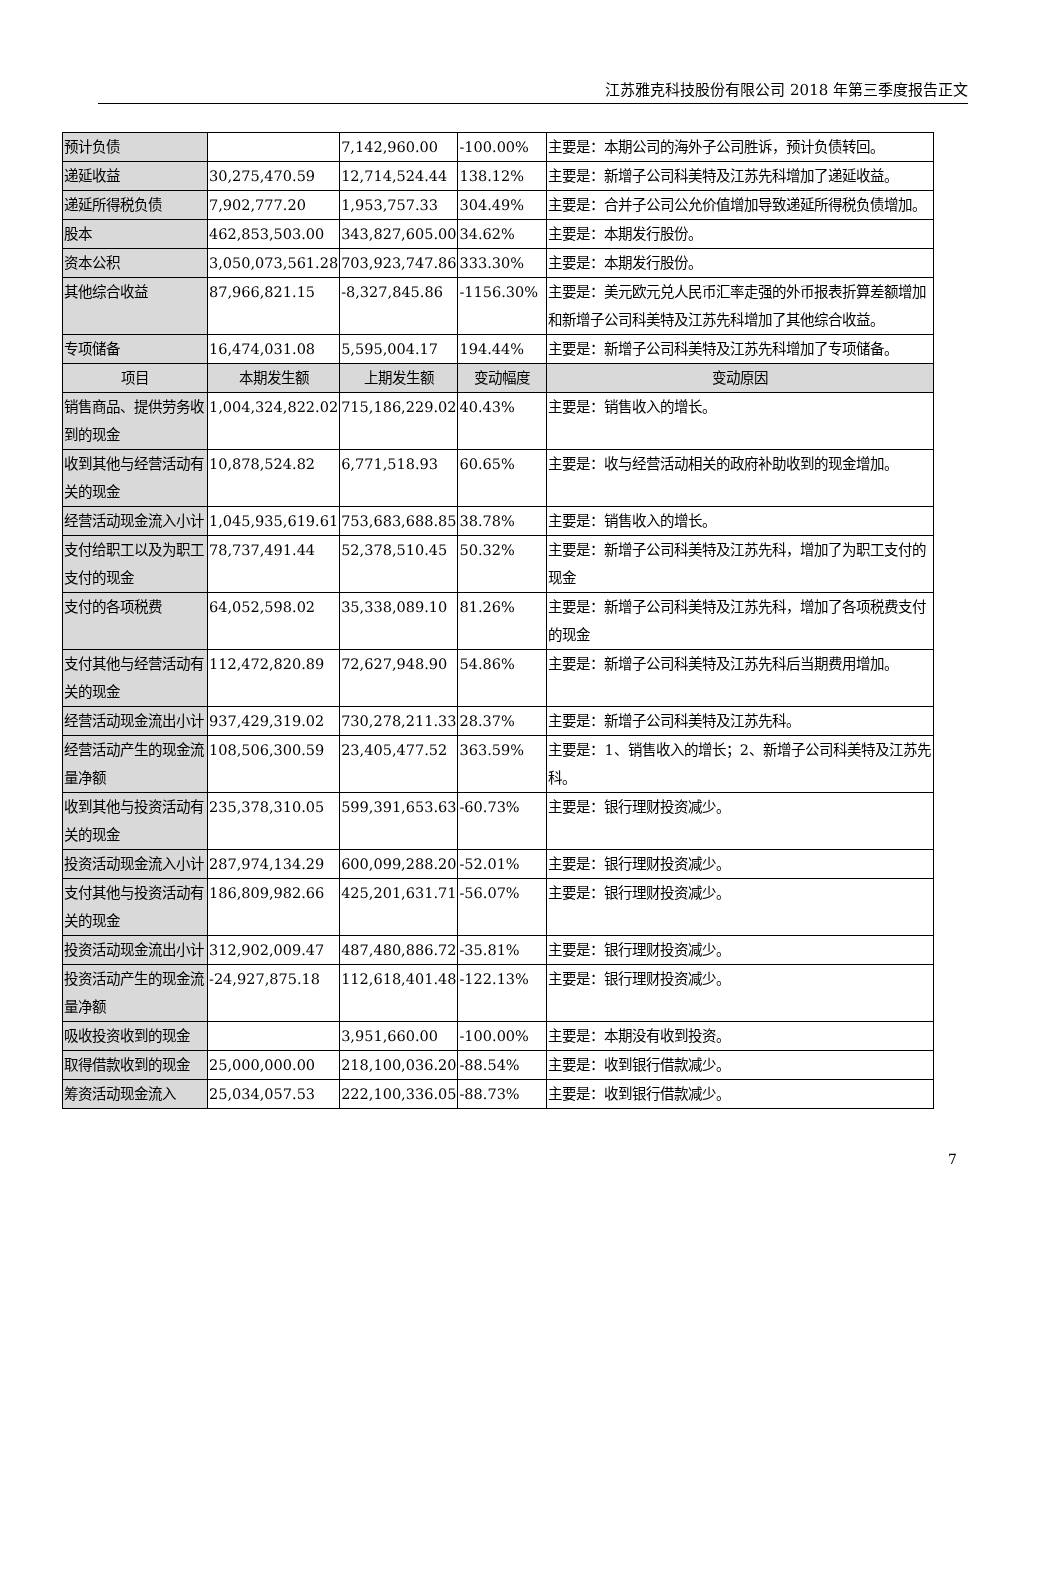江苏雅克科技股份有限公司 2018 年第三季度报告正文
| 预计负债 | | 7,142,960.00 | -100.00% | 主要是：本期公司的海外子公司胜诉，预计负债转回。 |
| 递延收益 | 30,275,470.59 | 12,714,524.44 | 138.12% | 主要是：新增子公司科美特及江苏先科增加了递延收益。 |
| 递延所得税负债 | 7,902,777.20 | 1,953,757.33 | 304.49% | 主要是：合并子公司公允价值增加导致递延所得税负债增加。 |
| 股本 | 462,853,503.00 | 343,827,605.00 | 34.62% | 主要是：本期发行股份。 |
| 资本公积 | 3,050,073,561.28 | 703,923,747.86 | 333.30% | 主要是：本期发行股份。 |
| 其他综合收益 | 87,966,821.15 | -8,327,845.86 | -1156.30% | 主要是：美元欧元兑人民币汇率走强的外币报表折算差额增加和新增子公司科美特及江苏先科增加了其他综合收益。 |
| 专项储备 | 16,474,031.08 | 5,595,004.17 | 194.44% | 主要是：新增子公司科美特及江苏先科增加了专项储备。 |
| 项目 | 本期发生额 | 上期发生额 | 变动幅度 | 变动原因 |
| 销售商品、提供劳务收到的现金 | 1,004,324,822.02 | 715,186,229.02 | 40.43% | 主要是：销售收入的增长。 |
| 收到其他与经营活动有关的现金 | 10,878,524.82 | 6,771,518.93 | 60.65% | 主要是：收与经营活动相关的政府补助收到的现金增加。 |
| 经营活动现金流入小计 | 1,045,935,619.61 | 753,683,688.85 | 38.78% | 主要是：销售收入的增长。 |
| 支付给职工以及为职工支付的现金 | 78,737,491.44 | 52,378,510.45 | 50.32% | 主要是：新增子公司科美特及江苏先科，增加了为职工支付的现金 |
| 支付的各项税费 | 64,052,598.02 | 35,338,089.10 | 81.26% | 主要是：新增子公司科美特及江苏先科，增加了各项税费支付的现金 |
| 支付其他与经营活动有关的现金 | 112,472,820.89 | 72,627,948.90 | 54.86% | 主要是：新增子公司科美特及江苏先科后当期费用增加。 |
| 经营活动现金流出小计 | 937,429,319.02 | 730,278,211.33 | 28.37% | 主要是：新增子公司科美特及江苏先科。 |
| 经营活动产生的现金流量净额 | 108,506,300.59 | 23,405,477.52 | 363.59% | 主要是：1、销售收入的增长；2、新增子公司科美特及江苏先科。 |
| 收到其他与投资活动有关的现金 | 235,378,310.05 | 599,391,653.63 | -60.73% | 主要是：银行理财投资减少。 |
| 投资活动现金流入小计 | 287,974,134.29 | 600,099,288.20 | -52.01% | 主要是：银行理财投资减少。 |
| 支付其他与投资活动有关的现金 | 186,809,982.66 | 425,201,631.71 | -56.07% | 主要是：银行理财投资减少。 |
| 投资活动现金流出小计 | 312,902,009.47 | 487,480,886.72 | -35.81% | 主要是：银行理财投资减少。 |
| 投资活动产生的现金流量净额 | -24,927,875.18 | 112,618,401.48 | -122.13% | 主要是：银行理财投资减少。 |
| 吸收投资收到的现金 | | 3,951,660.00 | -100.00% | 主要是：本期没有收到投资。 |
| 取得借款收到的现金 | 25,000,000.00 | 218,100,036.20 | -88.54% | 主要是：收到银行借款减少。 |
| 筹资活动现金流入 | 25,034,057.53 | 222,100,336.05 | -88.73% | 主要是：收到银行借款减少。 |
7